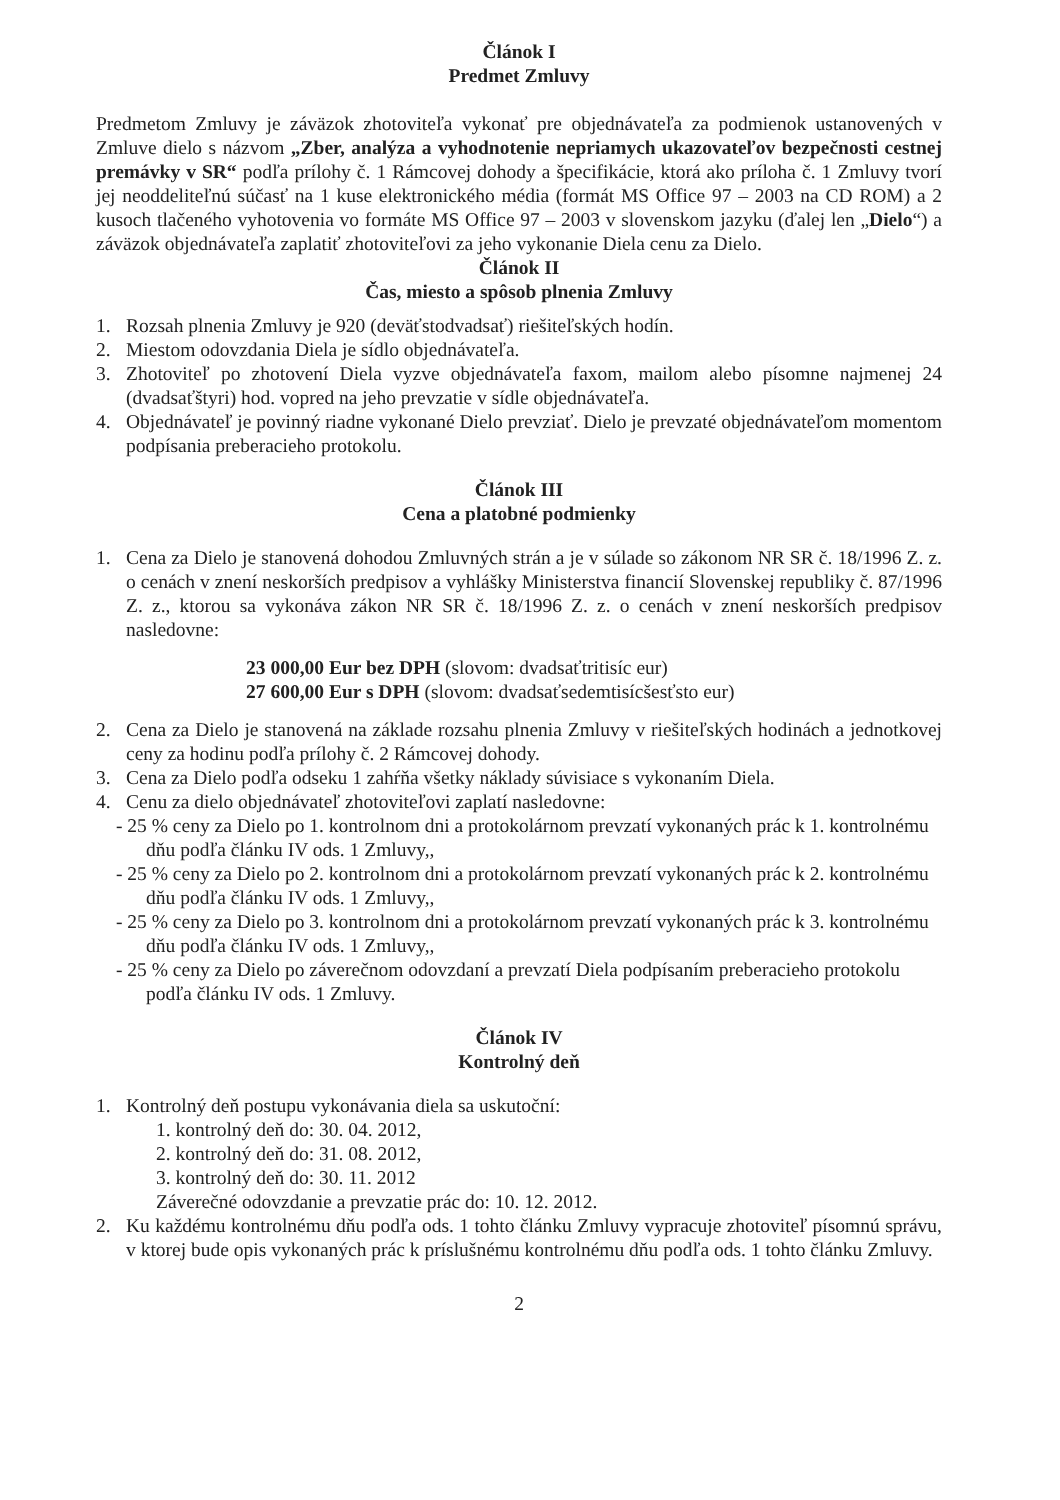Článok I
Predmet Zmluvy
Predmetom Zmluvy je záväzok zhotoviteľa vykonať pre objednávateľa za podmienok ustanovených v Zmluve dielo s názvom „Zber, analýza a vyhodnotenie nepriamych ukazovateľov bezpečnosti cestnej premávky v SR“ podľa prílohy č. 1 Rámcovej dohody a špecifikácie, ktorá ako príloha č. 1 Zmluvy tvorí jej neoddeliteľnú súčasť na 1 kuse elektronického média (formát MS Office 97 – 2003 na CD ROM) a 2 kusoch tlačeného vyhotovenia vo formáte MS Office 97 – 2003 v slovenskom jazyku (ďalej len „Dielo“) a záväzok objednávateľa zaplatiť zhotoviteľovi za jeho vykonanie Diela cenu za Dielo.
Článok II
Čas, miesto a spôsob plnenia Zmluvy
1. Rozsah plnenia Zmluvy je 920 (deväťstodvadsať) riešiteľských hodín.
2. Miestom odovzdania Diela je sídlo objednávateľa.
3. Zhotoviteľ po zhotovení Diela vyzve objednávateľa faxom, mailom alebo písomne najmenej 24 (dvadsaťštyri) hod. vopred na jeho prevzatie v sídle objednávateľa.
4. Objednávateľ je povinný riadne vykonané Dielo prevziať. Dielo je prevzaté objednávateľom momentom podpísania preberacieho protokolu.
Článok III
Cena a platobné podmienky
1. Cena za Dielo je stanovená dohodou Zmluvných strán a je v súlade so zákonom NR SR č. 18/1996 Z. z. o cenách v znení neskorších predpisov a vyhlášky Ministerstva financií Slovenskej republiky č. 87/1996 Z. z., ktorou sa vykonáva zákon NR SR č. 18/1996 Z. z. o cenách v znení neskorších predpisov nasledovne:
23 000,00 Eur bez DPH (slovom: dvadsaťtritisíc eur)
27 600,00 Eur s DPH (slovom: dvadsaťsedemtisícšesťsto eur)
2. Cena za Dielo je stanovená na základe rozsahu plnenia Zmluvy v riešiteľských hodinách a jednotkovej ceny za hodinu podľa prílohy č. 2 Rámcovej dohody.
3. Cena za Dielo podľa odseku 1 zahŕňa všetky náklady súvisiace s vykonaním Diela.
4. Cenu za dielo objednávateľ zhotoviteľovi zaplatí nasledovne:
- 25 % ceny za Dielo po 1. kontrolnom dni a protokolárnom prevzatí vykonaných prác k 1. kontrolnému dňu podľa článku IV ods. 1 Zmluvy,,
- 25 % ceny za Dielo po 2. kontrolnom dni a protokolárnom prevzatí vykonaných prác k 2. kontrolnému dňu podľa článku IV ods. 1 Zmluvy,,
- 25 % ceny za Dielo po 3. kontrolnom dni a protokolárnom prevzatí vykonaných prác k 3. kontrolnému dňu podľa článku IV ods. 1 Zmluvy,,
- 25 % ceny za Dielo po záverečnom odovzdaní a prevzatí Diela podpísaním preberacieho protokolu podľa článku IV ods. 1 Zmluvy.
Článok IV
Kontrolný deň
1. Kontrolný deň postupu vykonávania diela sa uskutoční:
1. kontrolný deň do: 30. 04. 2012,
2. kontrolný deň do: 31. 08. 2012,
3. kontrolný deň do: 30. 11. 2012
Záverečné odovzdanie a prevzatie prác do: 10. 12. 2012.
2. Ku každému kontrolnému dňu podľa ods. 1 tohto článku Zmluvy vypracuje zhotoviteľ písomnú správu, v ktorej bude opis vykonaných prác k príslušnému kontrolnému dňu podľa ods. 1 tohto článku Zmluvy.
2